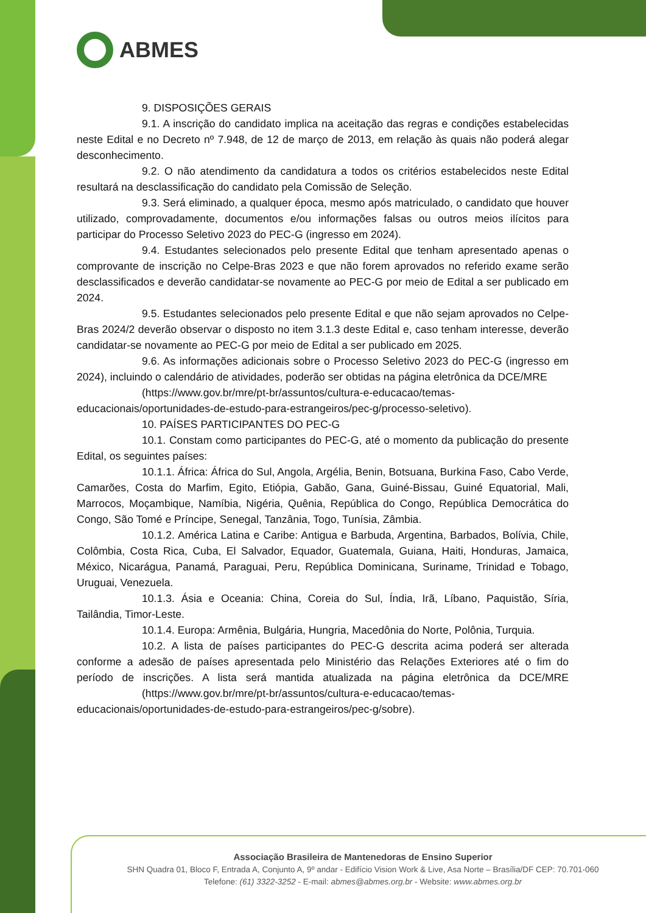ABMES
9. DISPOSIÇÕES GERAIS
9.1. A inscrição do candidato implica na aceitação das regras e condições estabelecidas neste Edital e no Decreto nº 7.948, de 12 de março de 2013, em relação às quais não poderá alegar desconhecimento.
9.2. O não atendimento da candidatura a todos os critérios estabelecidos neste Edital resultará na desclassificação do candidato pela Comissão de Seleção.
9.3. Será eliminado, a qualquer época, mesmo após matriculado, o candidato que houver utilizado, comprovadamente, documentos e/ou informações falsas ou outros meios ilícitos para participar do Processo Seletivo 2023 do PEC-G (ingresso em 2024).
9.4. Estudantes selecionados pelo presente Edital que tenham apresentado apenas o comprovante de inscrição no Celpe-Bras 2023 e que não forem aprovados no referido exame serão desclassificados e deverão candidatar-se novamente ao PEC-G por meio de Edital a ser publicado em 2024.
9.5. Estudantes selecionados pelo presente Edital e que não sejam aprovados no Celpe-Bras 2024/2 deverão observar o disposto no item 3.1.3 deste Edital e, caso tenham interesse, deverão candidatar-se novamente ao PEC-G por meio de Edital a ser publicado em 2025.
9.6. As informações adicionais sobre o Processo Seletivo 2023 do PEC-G (ingresso em 2024), incluindo o calendário de atividades, poderão ser obtidas na página eletrônica da DCE/MRE
(https://www.gov.br/mre/pt-br/assuntos/cultura-e-educacao/temas-educacionais/oportunidades-de-estudo-para-estrangeiros/pec-g/processo-seletivo).
10. PAÍSES PARTICIPANTES DO PEC-G
10.1. Constam como participantes do PEC-G, até o momento da publicação do presente Edital, os seguintes países:
10.1.1. África: África do Sul, Angola, Argélia, Benin, Botsuana, Burkina Faso, Cabo Verde, Camarões, Costa do Marfim, Egito, Etiópia, Gabão, Gana, Guiné-Bissau, Guiné Equatorial, Mali, Marrocos, Moçambique, Namíbia, Nigéria, Quênia, República do Congo, República Democrática do Congo, São Tomé e Príncipe, Senegal, Tanzânia, Togo, Tunísia, Zâmbia.
10.1.2. América Latina e Caribe: Antigua e Barbuda, Argentina, Barbados, Bolívia, Chile, Colômbia, Costa Rica, Cuba, El Salvador, Equador, Guatemala, Guiana, Haiti, Honduras, Jamaica, México, Nicarágua, Panamá, Paraguai, Peru, República Dominicana, Suriname, Trinidad e Tobago, Uruguai, Venezuela.
10.1.3. Ásia e Oceania: China, Coreia do Sul, Índia, Irã, Líbano, Paquistão, Síria, Tailândia, Timor-Leste.
10.1.4. Europa: Armênia, Bulgária, Hungria, Macedônia do Norte, Polônia, Turquia.
10.2. A lista de países participantes do PEC-G descrita acima poderá ser alterada conforme a adesão de países apresentada pelo Ministério das Relações Exteriores até o fim do período de inscrições. A lista será mantida atualizada na página eletrônica da DCE/MRE (https://www.gov.br/mre/pt-br/assuntos/cultura-e-educacao/temas-
educacionais/oportunidades-de-estudo-para-estrangeiros/pec-g/sobre).
Associação Brasileira de Mantenedoras de Ensino Superior
SHN Quadra 01, Bloco F, Entrada A, Conjunto A, 9º andar - Edifício Vision Work & Live, Asa Norte – Brasília/DF CEP: 70.701-060
Telefone: (61) 3322-3252 - E-mail: abmes@abmes.org.br - Website: www.abmes.org.br